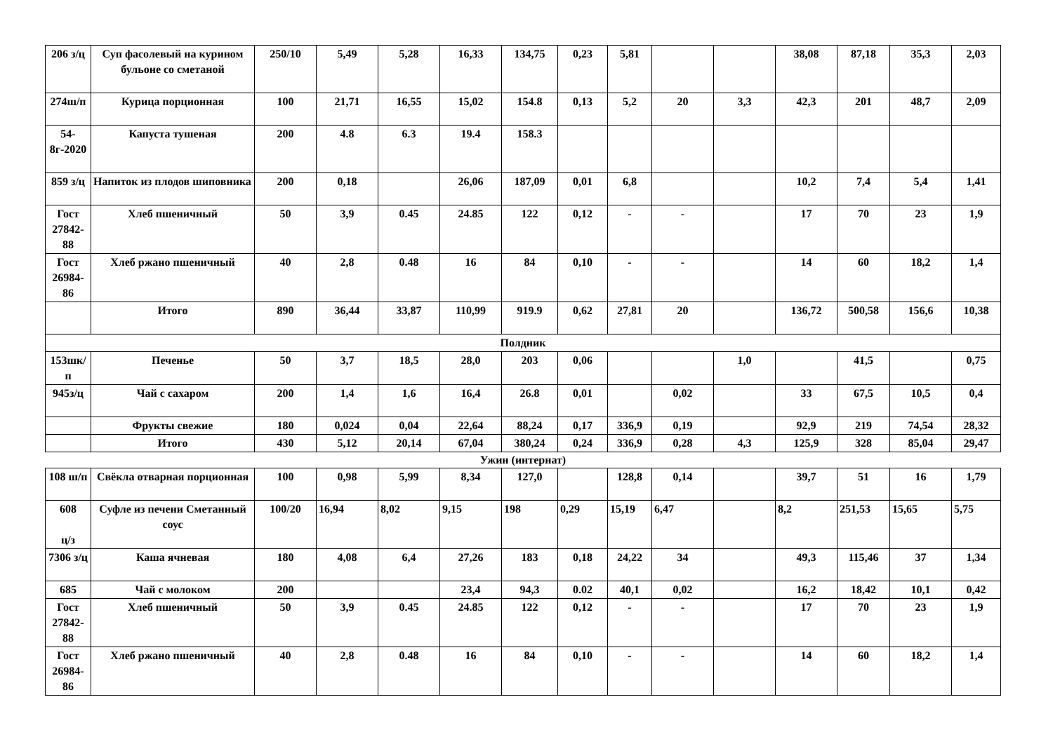| 206 з/ц | Суп фасолевый на курином бульоне со сметаной | 250/10 | 5,49 | 5,28 | 16,33 | 134,75 | 0,23 | 5,81 | | | 38,08 | 87,18 | 35,3 | 2,03 |
| 274ш/п | Курица порционная | 100 | 21,71 | 16,55 | 15,02 | 154.8 | 0,13 | 5,2 | 20 | 3,3 | 42,3 | 201 | 48,7 | 2,09 |
| 54-8г-2020 | Капуста тушеная | 200 | 4.8 | 6.3 | 19.4 | 158.3 | | | | | | | | |
| 859 з/ц | Напиток из плодов шиповника | 200 | 0,18 | | 26,06 | 187,09 | 0,01 | 6,8 | | | 10,2 | 7,4 | 5,4 | 1,41 |
| Гост 27842-88 | Хлеб пшеничный | 50 | 3,9 | 0.45 | 24.85 | 122 | 0,12 | - | - | | 17 | 70 | 23 | 1,9 |
| Гост 26984-86 | Хлеб ржано пшеничный | 40 | 2,8 | 0.48 | 16 | 84 | 0,10 | - | - | | 14 | 60 | 18,2 | 1,4 |
| | Итого | 890 | 36,44 | 33,87 | 110,99 | 919.9 | 0,62 | 27,81 | 20 | | 136,72 | 500,58 | 156,6 | 10,38 |
| Полдник | | | | | | | | | | | | | | |
| 153шк/п | Печенье | 50 | 3,7 | 18,5 | 28,0 | 203 | 0,06 | | | 1,0 | | 41,5 | | 0,75 |
| 945з/ц | Чай с сахаром | 200 | 1,4 | 1,6 | 16,4 | 26.8 | 0,01 | | 0,02 | | 33 | 67,5 | 10,5 | 0,4 |
| | Фрукты свежие | 180 | 0,024 | 0,04 | 22,64 | 88,24 | 0,17 | 336,9 | 0,19 | | 92,9 | 219 | 74,54 | 28,32 |
| | Итого | 430 | 5,12 | 20,14 | 67,04 | 380,24 | 0,24 | 336,9 | 0,28 | 4,3 | 125,9 | 328 | 85,04 | 29,47 |
Ужин (интернат)
| 108 ш/п | Свёкла отварная порционная | 100 | 0,98 | 5,99 | 8,34 | 127,0 | | 128,8 | 0,14 | | 39,7 | 51 | 16 | 1,79 |
| 608 ц/з | Суфле из печени Сметанный соус | 100/20 | 16,94 | 8,02 | 9,15 | 198 | 0,29 | 15,19 | 6,47 | | 8,2 | 251,53 | 15,65 | 5,75 |
| 7306 з/ц | Каша ячневая | 180 | 4,08 | 6,4 | 27,26 | 183 | 0,18 | 24,22 | 34 | | 49,3 | 115,46 | 37 | 1,34 |
| 685 | Чай с молоком | 200 | | | 23,4 | 94,3 | 0.02 | 40,1 | 0,02 | | 16,2 | 18,42 | 10,1 | 0,42 |
| Гост 27842-88 | Хлеб пшеничный | 50 | 3,9 | 0.45 | 24.85 | 122 | 0,12 | - | - | | 17 | 70 | 23 | 1,9 |
| Гост 26984-86 | Хлеб ржано пшеничный | 40 | 2,8 | 0.48 | 16 | 84 | 0,10 | - | - | | 14 | 60 | 18,2 | 1,4 |